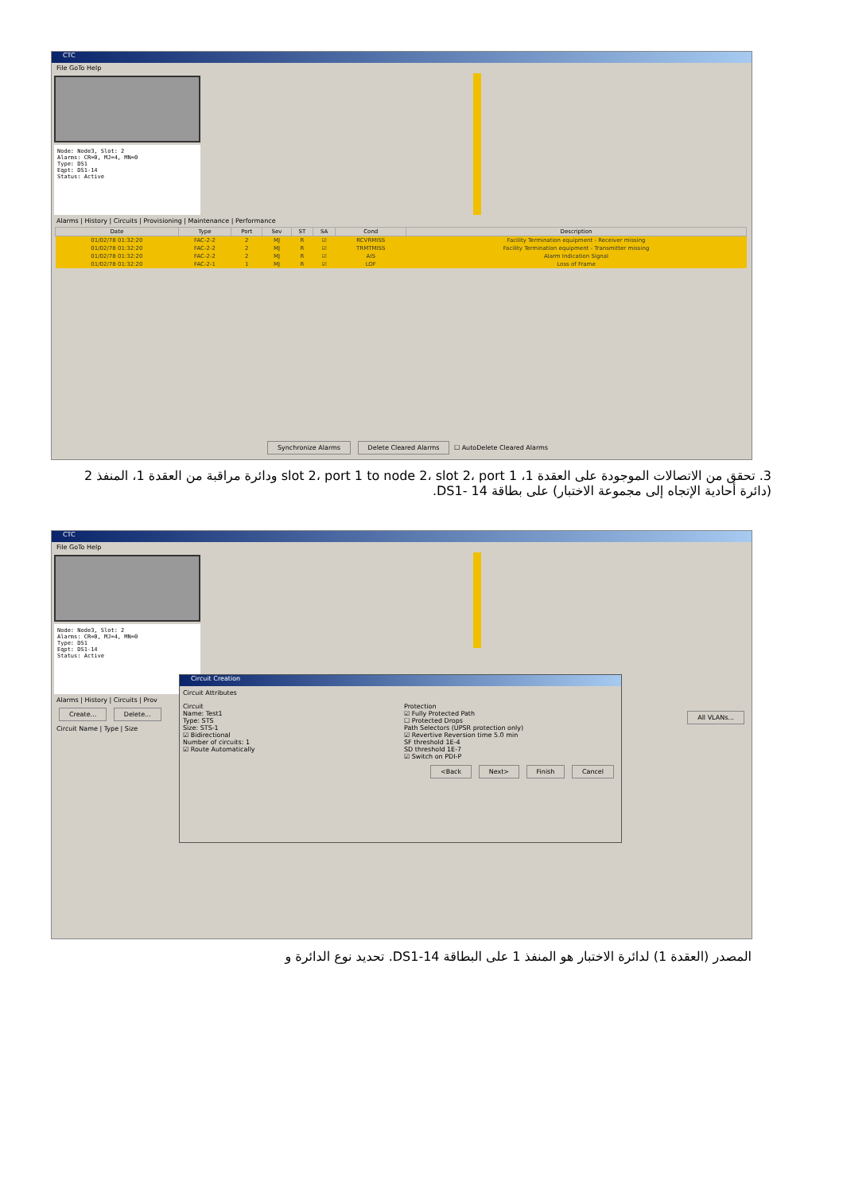CTC
File GoTo Help
Node: Node3, Slot: 2
Alarms: CR=0, MJ=4, MN=0
Type: DS1
Eqpt: DS1-14
Status: Active
Alarms | History | Circuits | Provisioning | Maintenance | Performance
| Date | Type | Port | Sev | ST | SA | Cond | Description |
| --- | --- | --- | --- | --- | --- | --- | --- |
| 01/02/78 01:32:20 | FAC-2-2 | 2 | MJ | R | ☑ | RCVRMISS | Facility Termination equipment - Receiver missing |
| 01/02/78 01:32:20 | FAC-2-2 | 2 | MJ | R | ☑ | TRMTMISS | Facility Termination equipment - Transmitter missing |
| 01/02/78 01:32:20 | FAC-2-2 | 2 | MJ | R | ☑ | AIS | Alarm Indication Signal |
| 01/02/78 01:32:20 | FAC-2-1 | 1 | MJ | R | ☑ | LOF | Loss of Frame |
Synchronize Alarms Delete Cleared Alarms ☐ AutoDelete Cleared Alarms
3. تحقق من الاتصالات الموجودة على العقدة 1، slot 2، port 1 to node 2، slot 2، port 1 ودائرة مراقبة من العقدة 1، المنفذ 2 (دائرة أحادية الإتجاه إلى مجموعة الاختبار) على بطاقة DS1- 14.
CTC
File GoTo Help
Node: Node3, Slot: 2
Alarms: CR=0, MJ=4, MN=0
Type: DS1
Eqpt: DS1-14
Status: Active
Alarms | History | Circuits | Prov
Create... Delete... All VLANs...
Circuit Name | Type | Size
Circuit Creation
Circuit Attributes
Circuit
Name: Test1
Type: STS
Size: STS-1
☑ Bidirectional
Number of circuits: 1
☑ Route Automatically
Protection
☑ Fully Protected Path
☐ Protected Drops
Path Selectors (UPSR protection only)
☑ Revertive Reversion time 5.0 min
SF threshold 1E-4
SD threshold 1E-7
☑ Switch on PDI-P
<Back Next> Finish Cancel
المصدر (العقدة 1) لدائرة الاختبار هو المنفذ 1 على البطاقة DS1-14. تحديد نوع الدائرة و